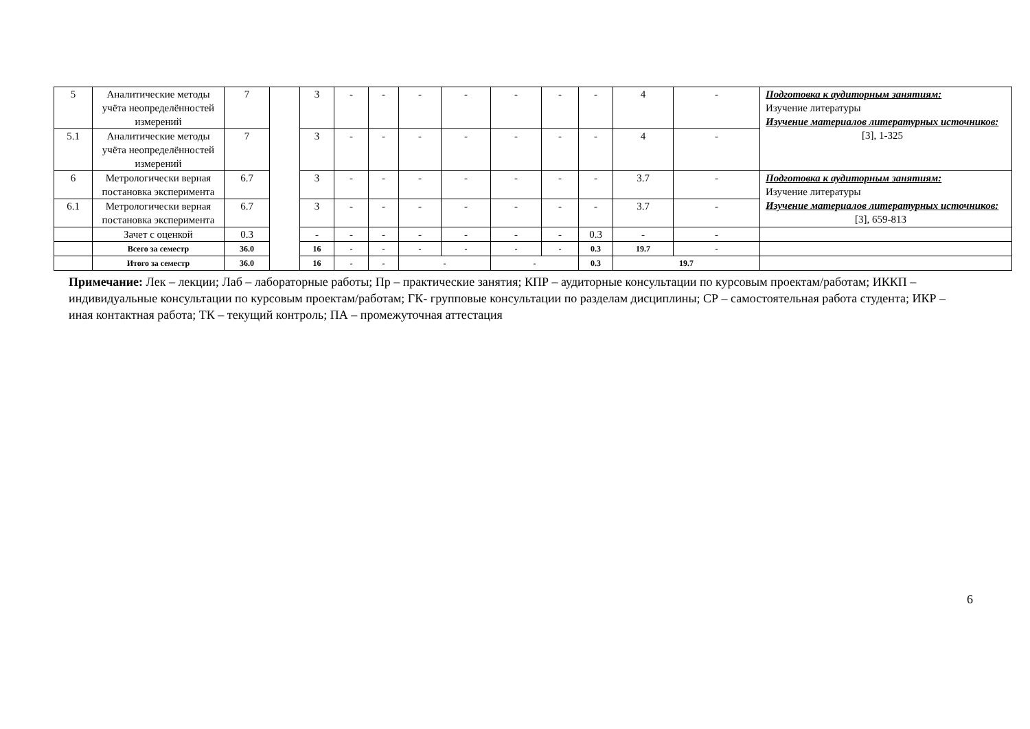| 5 | Аналитические методы учёта неопределённостей измерений | 7 | | 3 | - | - | - | - | - | - | - | 4 | - | Подготовка к аудиторным занятиям: Изучение литературы Изучение материалов литературных источников: [3], 1-325 |
| 5.1 | Аналитические методы учёта неопределённостей измерений | 7 | | 3 | - | - | - | - | - | - | - | 4 | - | |
| 6 | Метрологически верная постановка эксперимента | 6.7 | | 3 | - | - | - | - | - | - | - | 3.7 | - | Подготовка к аудиторным занятиям: Изучение литературы Изучение материалов литературных источников: [3], 659-813 |
| 6.1 | Метрологически верная постановка эксперимента | 6.7 | | 3 | - | - | - | - | - | - | - | 3.7 | - | |
| | Зачет с оценкой | 0.3 | | - | - | - | - | - | - | - | 0.3 | - | - | |
| | Всего за семестр | 36.0 | | 16 | - | - | - | - | - | - | 0.3 | 19.7 | - | |
| | Итого за семестр | 36.0 | | 16 | - | - | - | | - | | 0.3 | 19.7 | | |
Примечание: Лек – лекции; Лаб – лабораторные работы; Пр – практические занятия; КПР – аудиторные консультации по курсовым проектам/работам; ИККП – индивидуальные консультации по курсовым проектам/работам; ГК- групповые консультации по разделам дисциплины; СР – самостоятельная работа студента; ИКР – иная контактная работа; ТК – текущий контроль; ПА – промежуточная аттестация
6